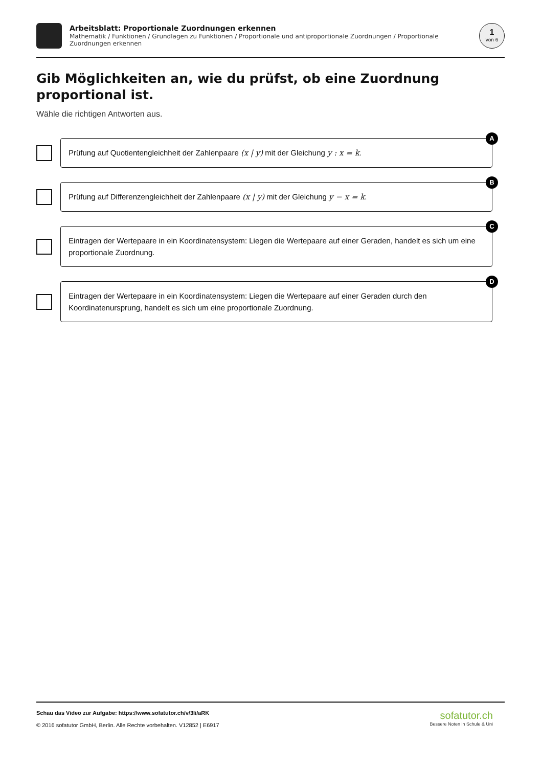Arbeitsblatt: Proportionale Zuordnungen erkennen
Mathematik / Funktionen / Grundlagen zu Funktionen / Proportionale und antiproportionale Zuordnungen / Proportionale Zuordnungen erkennen
1
von 6
Gib Möglichkeiten an, wie du prüfst, ob eine Zuordnung proportional ist.
Wähle die richtigen Antworten aus.
A
Prüfung auf Quotientengleichheit der Zahlenpaare (x | y) mit der Gleichung y : x = k.
B
Prüfung auf Differenzengleichheit der Zahlenpaare (x | y) mit der Gleichung y − x = k.
C
Eintragen der Wertepaare in ein Koordinatensystem: Liegen die Wertepaare auf einer Geraden, handelt es sich um eine proportionale Zuordnung.
D
Eintragen der Wertepaare in ein Koordinatensystem: Liegen die Wertepaare auf einer Geraden durch den Koordinatenursprung, handelt es sich um eine proportionale Zuordnung.
Schau das Video zur Aufgabe: https://www.sofatutor.ch/v/3li/aRK
© 2016 sofatutor GmbH, Berlin. Alle Rechte vorbehalten. V12852 | E6917
sofatutor.ch
Bessere Noten in Schule & Uni